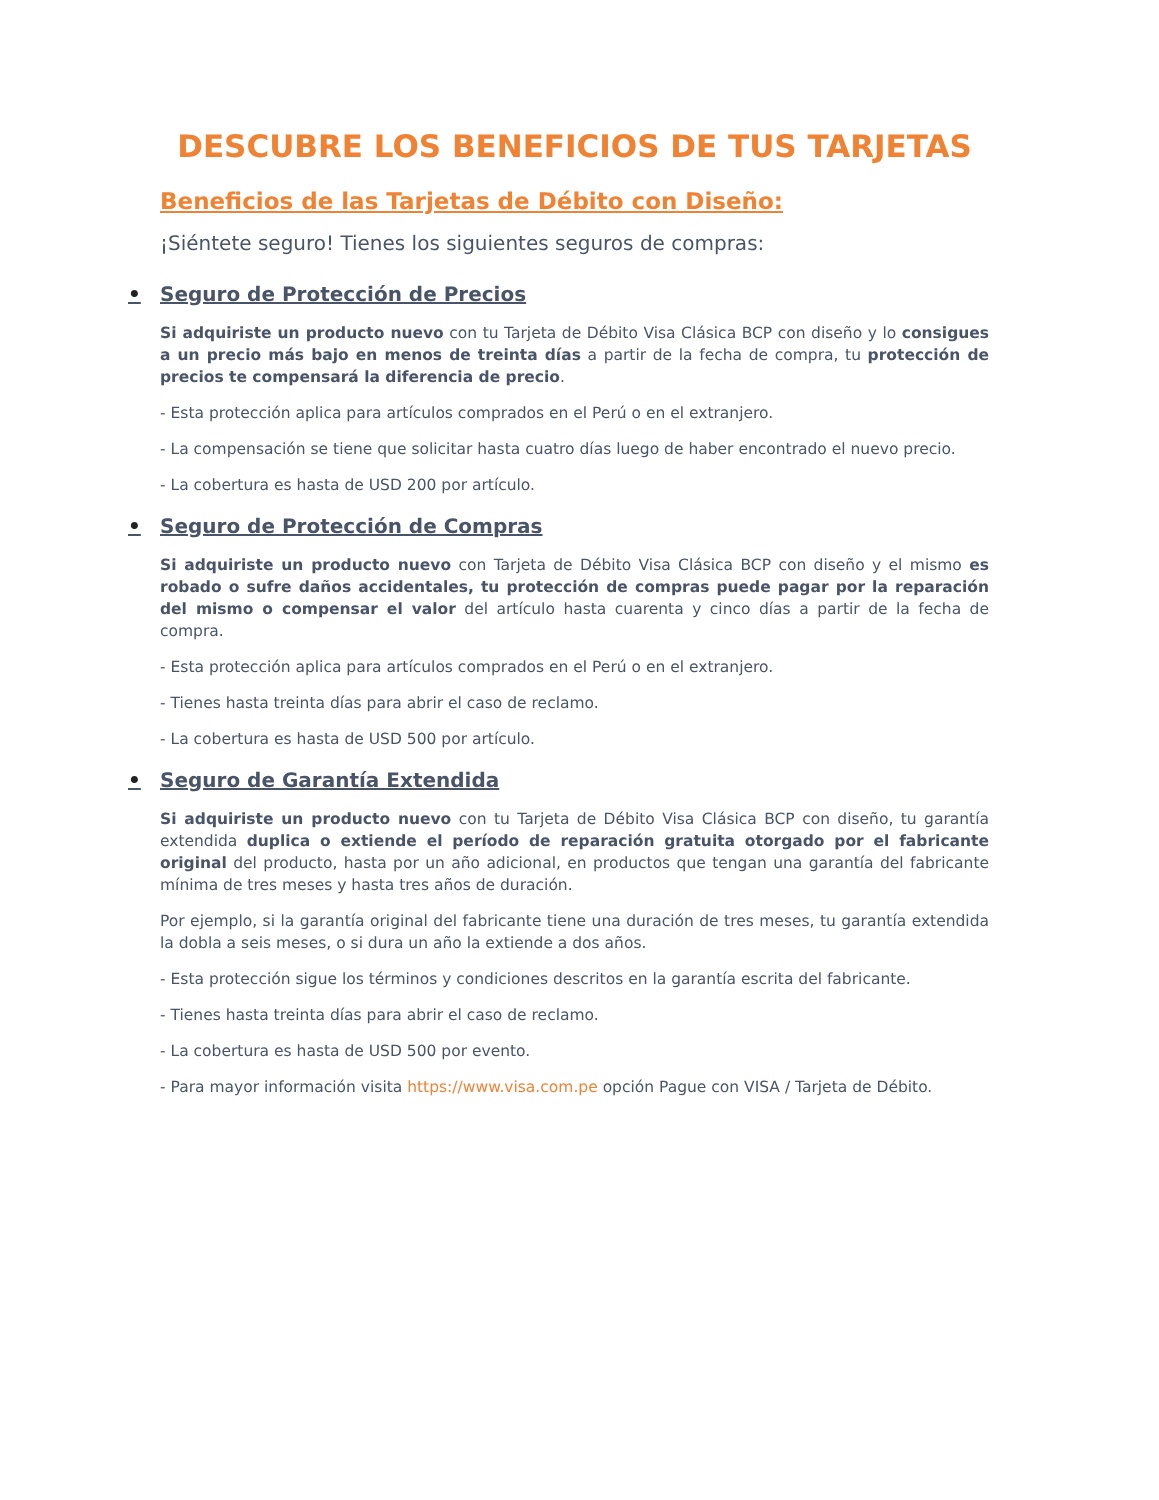DESCUBRE LOS BENEFICIOS DE TUS TARJETAS
Beneficios de las Tarjetas de Débito con Diseño:
¡Siéntete seguro! Tienes los siguientes seguros de compras:
• Seguro de Protección de Precios
Si adquiriste un producto nuevo con tu Tarjeta de Débito Visa Clásica BCP con diseño y lo consigues a un precio más bajo en menos de treinta días a partir de la fecha de compra, tu protección de precios te compensará la diferencia de precio.
- Esta protección aplica para artículos comprados en el Perú o en el extranjero.
- La compensación se tiene que solicitar hasta cuatro días luego de haber encontrado el nuevo precio.
- La cobertura es hasta de USD 200 por artículo.
• Seguro de Protección de Compras
Si adquiriste un producto nuevo con Tarjeta de Débito Visa Clásica BCP con diseño y el mismo es robado o sufre daños accidentales, tu protección de compras puede pagar por la reparación del mismo o compensar el valor del artículo hasta cuarenta y cinco días a partir de la fecha de compra.
- Esta protección aplica para artículos comprados en el Perú o en el extranjero.
- Tienes hasta treinta días para abrir el caso de reclamo.
- La cobertura es hasta de USD 500 por artículo.
• Seguro de Garantía Extendida
Si adquiriste un producto nuevo con tu Tarjeta de Débito Visa Clásica BCP con diseño, tu garantía extendida duplica o extiende el período de reparación gratuita otorgado por el fabricante original del producto, hasta por un año adicional, en productos que tengan una garantía del fabricante mínima de tres meses y hasta tres años de duración.
Por ejemplo, si la garantía original del fabricante tiene una duración de tres meses, tu garantía extendida la dobla a seis meses, o si dura un año la extiende a dos años.
- Esta protección sigue los términos y condiciones descritos en la garantía escrita del fabricante.
- Tienes hasta treinta días para abrir el caso de reclamo.
- La cobertura es hasta de USD 500 por evento.
- Para mayor información visita https://www.visa.com.pe opción Pague con VISA / Tarjeta de Débito.